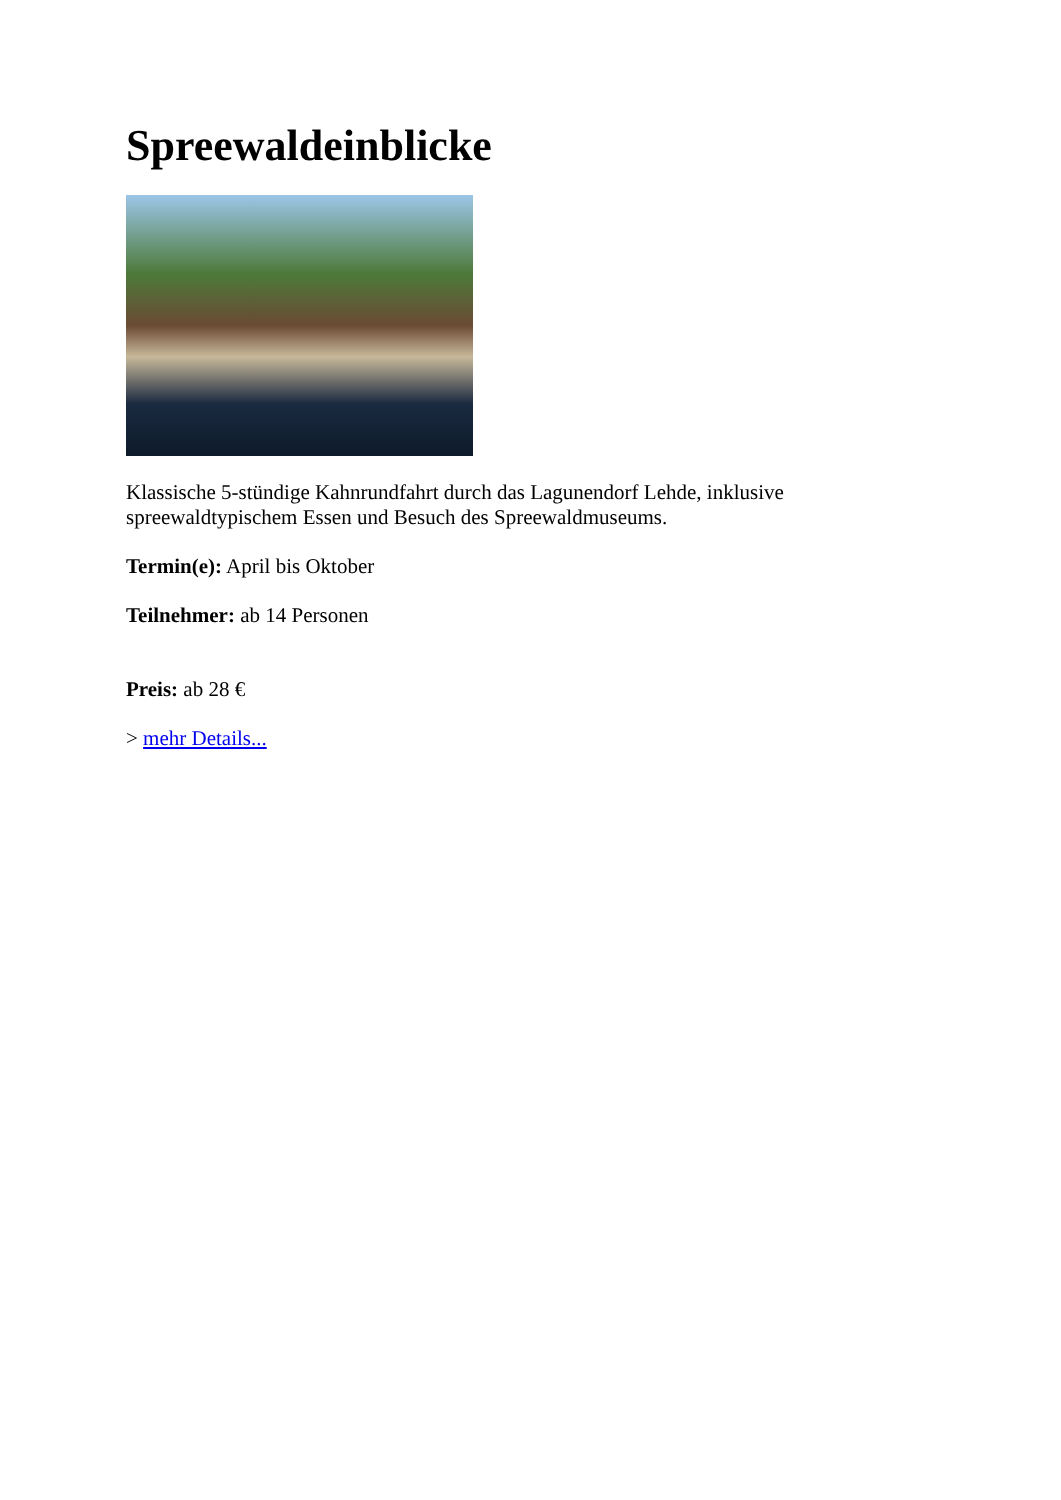Spreewaldeinblicke
Klassische 5-stündige Kahnrundfahrt durch das Lagunendorf Lehde, inklusive spreewaldtypischem Essen und Besuch des Spreewaldmuseums.
Termin(e): April bis Oktober
Teilnehmer: ab 14 Personen
Preis: ab 28 €
> mehr Details...